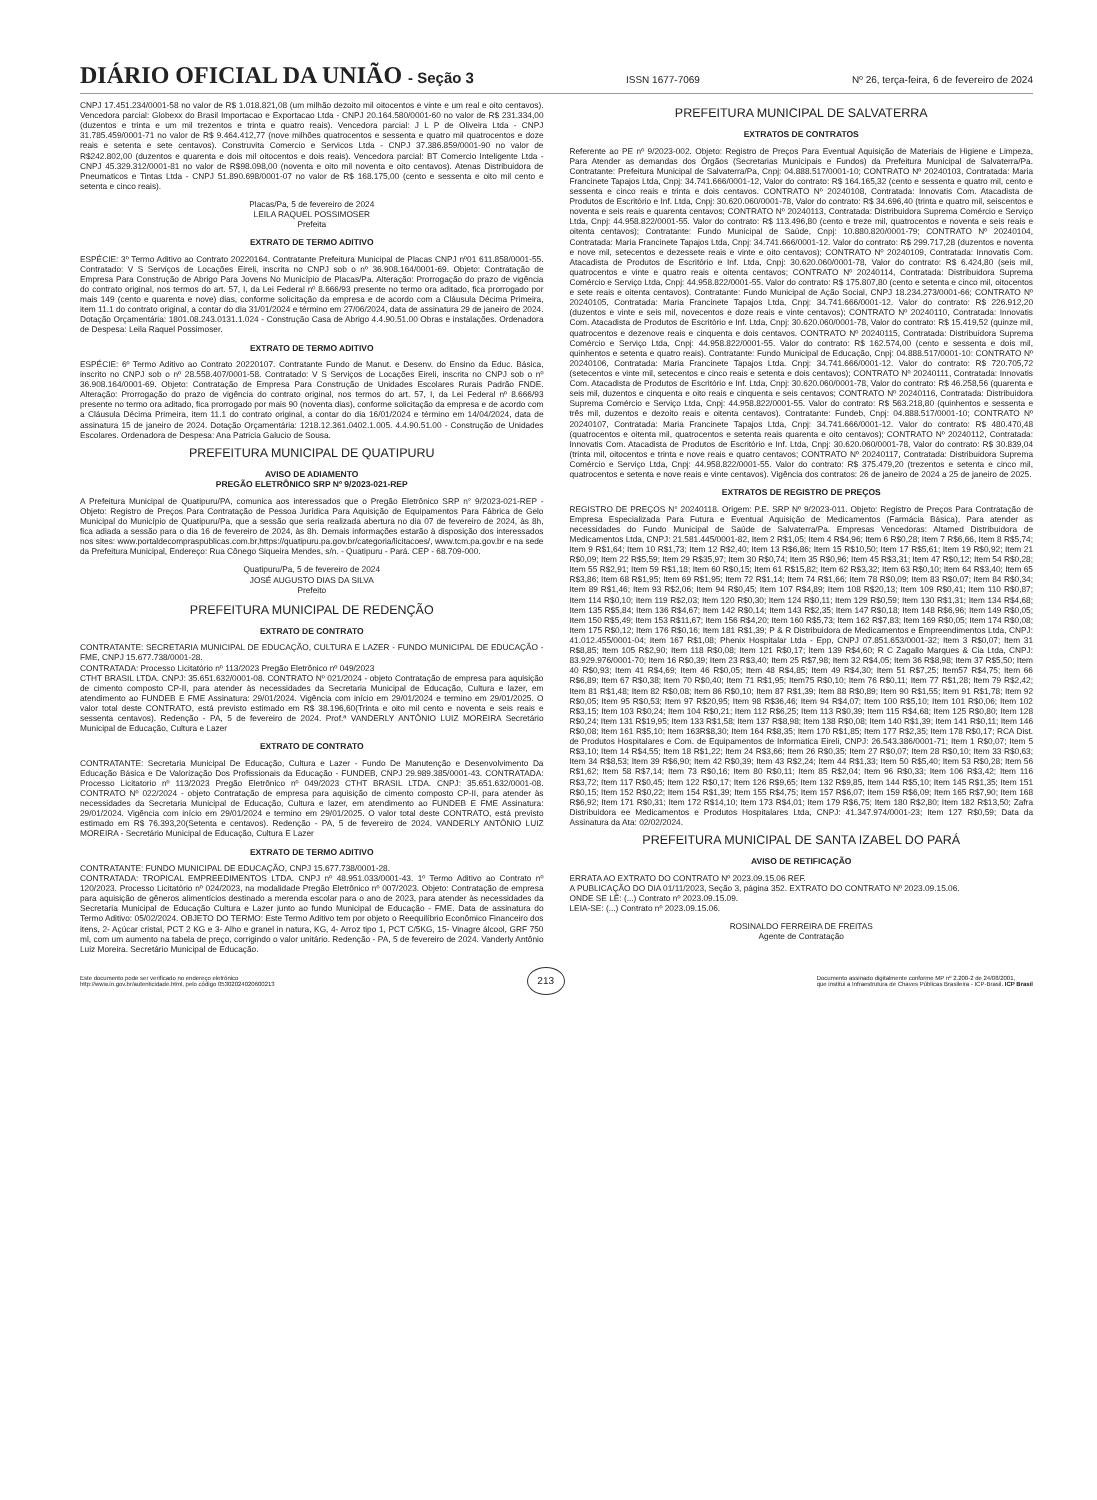DIÁRIO OFICIAL DA UNIÃO - Seção 3
ISSN 1677-7069 Nº 26, terça-feira, 6 de fevereiro de 2024
CNPJ 17.451.234/0001-58 no valor de R$ 1.018.821,08 (um milhão dezoito mil oitocentos e vinte e um real e oito centavos). Vencedora parcial: Globexx do Brasil Importacao e Exportacao Ltda - CNPJ 20.164.580/0001-60 no valor de R$ 231.334,00 (duzentos e trinta e um mil trezentos e trinta e quatro reais). Vencedora parcial: J L P de Oliveira Ltda - CNPJ 31.785.459/0001-71 no valor de R$ 9.464.412,77 (nove milhões quatrocentos e sessenta e quatro mil quatrocentos e doze reais e setenta e sete centavos). Construvita Comercio e Servicos Ltda - CNPJ 37.386.859/0001-90 no valor de R$242.802,00 (duzentos e quarenta e dois mil oitocentos e dois reais). Vencedora parcial: BT Comercio Inteligente Ltda - CNPJ 45.329.312/0001-81 no valor de R$98.098,00 (noventa e oito mil noventa e oito centavos). Atenas Distribuidora de Pneumaticos e Tintas Ltda - CNPJ 51.890.698/0001-07 no valor de R$ 168.175,00 (cento e sessenta e oito mil cento e setenta e cinco reais).
Placas/Pa, 5 de fevereiro de 2024
LEILA RAQUEL POSSIMOSER
Prefeita
EXTRATO DE TERMO ADITIVO
ESPÉCIE: 3º Termo Aditivo ao Contrato 20220164. Contratante Prefeitura Municipal de Placas CNPJ nº01 611.858/0001-55. Contratado: V S Serviços de Locações Eireli, inscrita no CNPJ sob o nº 36.908.164/0001-69. Objeto: Contratação de Empresa Para Construção de Abrigo Para Jovens No Município de Placas/Pa. Alteração: Prorrogação do prazo de vigência do contrato original, nos termos do art. 57, I, da Lei Federal nº 8.666/93 presente no termo ora aditado, fica prorrogado por mais 149 (cento e quarenta e nove) dias, conforme solicitação da empresa e de acordo com a Cláusula Décima Primeira, item 11.1 do contrato original, a contar do dia 31/01/2024 e término em 27/06/2024, data de assinatura 29 de janeiro de 2024. Dotação Orçamentária: 1801.08.243.0131.1.024 - Construção Casa de Abrigo 4.4.90.51.00 Obras e instalações. Ordenadora de Despesa: Leila Raquel Possimoser.
EXTRATO DE TERMO ADITIVO
ESPÉCIE: 6º Termo Aditivo ao Contrato 20220107. Contratante Fundo de Manut. e Desenv. do Ensino da Educ. Básica, inscrito no CNPJ sob o nº 28.558.407/0001-58. Contratado: V S Serviços de Locações Eireli, inscrita no CNPJ sob o nº 36.908.164/0001-69. Objeto: Contratação de Empresa Para Construção de Unidades Escolares Rurais Padrão FNDE. Alteração: Prorrogação do prazo de vigência do contrato original, nos termos do art. 57, I, da Lei Federal nº 8.666/93 presente no termo ora aditado, fica prorrogado por mais 90 (noventa dias), conforme solicitação da empresa e de acordo com a Cláusula Décima Primeira, item 11.1 do contrato original, a contar do dia 16/01/2024 e término em 14/04/2024, data de assinatura 15 de janeiro de 2024. Dotação Orçamentária: 1218.12.361.0402.1.005. 4.4.90.51.00 - Construção de Unidades Escolares. Ordenadora de Despesa: Ana Patricia Galucio de Sousa.
PREFEITURA MUNICIPAL DE QUATIPURU
AVISO DE ADIAMENTO
PREGÃO ELETRÔNICO SRP Nº 9/2023-021-REP
A Prefeitura Municipal de Quatipuru/PA, comunica aos interessados que o Pregão Eletrônico SRP n° 9/2023-021-REP - Objeto: Registro de Preços Para Contratação de Pessoa Jurídica Para Aquisição de Equipamentos Para Fábrica de Gelo Municipal do Município de Quatipuru/Pa, que a sessão que seria realizada abertura no dia 07 de fevereiro de 2024, às 8h, fica adiada a sessão para o dia 16 de fevereiro de 2024, às 8h. Demais informações estarão à disposição dos interessados nos sites: www.portaldecompraspublicas.com.br,https://quatipuru.pa.gov.br/categoria/licitacoes/, www.tcm.pa.gov.br e na sede da Prefeitura Municipal, Endereço: Rua Cônego Siqueira Mendes, s/n. - Quatipuru - Pará. CEP - 68.709-000.
Quatipuru/Pa, 5 de fevereiro de 2024
JOSÉ AUGUSTO DIAS DA SILVA
Prefeito
PREFEITURA MUNICIPAL DE REDENÇÃO
EXTRATO DE CONTRATO
CONTRATANTE: SECRETARIA MUNICIPAL DE EDUCAÇÃO, CULTURA E LAZER - FUNDO MUNICIPAL DE EDUCAÇÃO - FME, CNPJ 15.677.738/0001-28.
CONTRATADA: Processo Licitatório nº 113/2023 Pregão Eletrônico nº 049/2023
CTHT BRASIL LTDA. CNPJ: 35.651.632/0001-08. CONTRATO Nº 021/2024 - objeto Contratação de empresa para aquisição de cimento composto CP-II, para atender às necessidades da Secretaria Municipal de Educação, Cultura e lazer, em atendimento ao FUNDEB E FME Assinatura: 29/01/2024. Vigência com início em 29/01/2024 e termino em 29/01/2025. O valor total deste CONTRATO, está previsto estimado em R$ 38.196,60(Trinta e oito mil cento e noventa e seis reais e sessenta centavos). Redenção - PA, 5 de fevereiro de 2024. Prof.ª VANDERLY ANTÔNIO LUIZ MOREIRA Secretário Municipal de Educação, Cultura e Lazer
EXTRATO DE CONTRATO
CONTRATANTE: Secretaria Municipal De Educação, Cultura e Lazer - Fundo De Manutenção e Desenvolvimento Da Educação Básica e De Valorização Dos Profissionais da Educação - FUNDEB, CNPJ 29.989.385/0001-43. CONTRATADA: Processo Licitatorio nº 113/2023 Pregão Eletrônico nº 049/2023 CTHT BRASIL LTDA. CNPJ: 35.651.632/0001-08. CONTRATO Nº 022/2024 - objeto Contratação de empresa para aquisição de cimento composto CP-II, para atender às necessidades da Secretaria Municipal de Educação, Cultura e lazer, em atendimento ao FUNDEB E FME Assinatura: 29/01/2024. Vigência com início em 29/01/2024 e termino em 29/01/2025. O valor total deste CONTRATO, está previsto estimado em R$ 76.393,20(Setenta e centavos). Redenção - PA, 5 de fevereiro de 2024. VANDERLY ANTÔNIO LUIZ MOREIRA - Secretário Municipal de Educação, Cultura E Lazer
EXTRATO DE TERMO ADITIVO
CONTRATANTE: FUNDO MUNICIPAL DE EDUCAÇÃO, CNPJ 15.677.738/0001-28.
CONTRATADA: TROPICAL EMPREEDIMENTOS LTDA. CNPJ nº 48.951.033/0001-43. 1º Termo Aditivo ao Contrato nº 120/2023. Processo Licitatório nº 024/2023, na modalidade Pregão Eletrônico nº 007/2023. Objeto: Contratação de empresa para aquisição de gêneros alimentícios destinado a merenda escolar para o ano de 2023, para atender às necessidades da Secretaria Municipal de Educação Cultura e Lazer junto ao fundo Municipal de Educação - FME. Data de assinatura do Termo Aditivo: 05/02/2024. OBJETO DO TERMO: Este Termo Aditivo tem por objeto o Reequilíbrio Econômico Financeiro dos itens, 2- Açúcar cristal, PCT 2 KG e 3- Alho e granel in natura, KG, 4- Arroz tipo 1, PCT C/5KG, 15- Vinagre álcool, GRF 750 ml, com um aumento na tabela de preço, corrigindo o valor unitário. Redenção - PA, 5 de fevereiro de 2024. Vanderly Antônio Luiz Moreira. Secretário Municipal de Educação.
PREFEITURA MUNICIPAL DE SALVATERRA
EXTRATOS DE CONTRATOS
Referente ao PE nº 9/2023-002. Objeto: Registro de Preços Para Eventual Aquisição de Materiais de Higiene e Limpeza, Para Atender as demandas dos Órgãos (Secretarias Municipais e Fundos) da Prefeitura Municipal de Salvaterra/Pa. Contratante: Prefeitura Municipal de Salvaterra/Pa, Cnpj: 04.888.517/0001-10; CONTRATO Nº 20240103, Contratada: Maria Francinete Tapajos Ltda, Cnpj: 34.741.666/0001-12, Valor do contrato: R$ 164.165,32 (cento e sessenta e quatro mil, cento e sessenta e cinco reais e trinta e dois centavos. CONTRATO Nº 20240108, Contratada: Innovatis Com. Atacadista de Produtos de Escritório e Inf. Ltda, Cnpj: 30.620.060/0001-78, Valor do contrato: R$ 34.696,40 (trinta e quatro mil, seiscentos e noventa e seis reais e quarenta centavos; CONTRATO Nº 20240113, Contratada: Distribuidora Suprema Comércio e Serviço Ltda, Cnpj: 44.958.822/0001-55. Valor do contrato: R$ 113.496,80 (cento e treze mil, quatrocentos e noventa e seis reais e oitenta centavos); Contratante: Fundo Municipal de Saúde, Cnpj: 10.880.820/0001-79; CONTRATO Nº 20240104, Contratada: Maria Francinete Tapajos Ltda, Cnpj: 34.741.666/0001-12. Valor do contrato: R$ 299.717,28 (duzentos e noventa e nove mil, setecentos e dezessete reais e vinte e oito centavos); CONTRATO Nº 20240109, Contratada: Innovatis Com. Atacadista de Produtos de Escritório e Inf. Ltda, Cnpj: 30.620.060/0001-78, Valor do contrato: R$ 6.424,80 (seis mil, quatrocentos e vinte e quatro reais e oitenta centavos; CONTRATO Nº 20240114, Contratada: Distribuidora Suprema Comércio e Serviço Ltda, Cnpj: 44.958.822/0001-55. Valor do contrato: R$ 175.807,80 (cento e setenta e cinco mil, oitocentos e sete reais e oitenta centavos). Contratante: Fundo Municipal de Ação Social, CNPJ 18.234.273/0001-66; CONTRATO Nº 20240105, Contratada: Maria Francinete Tapajos Ltda, Cnpj: 34.741.666/0001-12. Valor do contrato: R$ 226.912,20 (duzentos e vinte e seis mil, novecentos e doze reais e vinte centavos); CONTRATO Nº 20240110, Contratada: Innovatis Com. Atacadista de Produtos de Escritório e Inf. Ltda, Cnpj: 30.620.060/0001-78, Valor do contrato: R$ 15.419,52 (quinze mil, quatrocentos e dezenove reais e cinquenta e dois centavos. CONTRATO Nº 20240115, Contratada: Distribuidora Suprema Comércio e Serviço Ltda, Cnpj: 44.958.822/0001-55. Valor do contrato: R$ 162.574,00 (cento e sessenta e dois mil, quinhentos e setenta e quatro reais). Contratante: Fundo Municipal de Educação, Cnpj: 04.888.517/0001-10: CONTRATO Nº 20240106, Contratada: Maria Francinete Tapajos Ltda. Cnpj: 34.741.666/0001-12. Valor do contrato: R$ 720.705,72 (setecentos e vinte mil, setecentos e cinco reais e setenta e dois centavos); CONTRATO Nº 20240111, Contratada: Innovatis Com. Atacadista de Produtos de Escritório e Inf. Ltda, Cnpj: 30.620.060/0001-78, Valor do contrato: R$ 46.258,56 (quarenta e seis mil, duzentos e cinquenta e oito reais e cinquenta e seis centavos; CONTRATO Nº 20240116, Contratada: Distribuidora Suprema Comércio e Serviço Ltda, Cnpj: 44.958.822/0001-55. Valor do contrato: R$ 563.218,80 (quinhentos e sessenta e três mil, duzentos e dezoito reais e oitenta centavos). Contratante: Fundeb, Cnpj: 04.888.517/0001-10; CONTRATO Nº 20240107, Contratada: Maria Francinete Tapajos Ltda, Cnpj: 34.741.666/0001-12. Valor do contrato: R$ 480.470,48 (quatrocentos e oitenta mil, quatrocentos e setenta reais quarenta e oito centavos); CONTRATO Nº 20240112, Contratada: Innovatis Com. Atacadista de Produtos de Escritório e Inf. Ltda, Cnpj: 30.620.060/0001-78, Valor do contrato: R$ 30.839,04 (trinta mil, oitocentos e trinta e nove reais e quatro centavos; CONTRATO Nº 20240117, Contratada: Distribuidora Suprema Comércio e Serviço Ltda, Cnpj: 44.958.822/0001-55. Valor do contrato: R$ 375.479,20 (trezentos e setenta e cinco mil, quatrocentos e setenta e nove reais e vinte centavos). Vigência dos contratos: 26 de janeiro de 2024 a 25 de janeiro de 2025.
EXTRATOS DE REGISTRO DE PREÇOS
REGISTRO DE PREÇOS N° 20240118. Origem: P.E. SRP Nº 9/2023-011. Objeto: Registro de Preços Para Contratação de Empresa Especializada Para Futura e Eventual Aquisição de Medicamentos (Farmácia Básica), Para atender as necessidades do Fundo Municipal de Saúde de Salvaterra/Pa. Empresas Vencedoras: Altamed Distribuidora de Medicamentos Ltda, CNPJ: 21.581.445/0001-82, Item 2 R$1,05; Item 4 R$4,96; Item 6 R$0,28; Item 7 R$6,66, Item 8 R$5,74; Item 9 R$1,64; Item 10 R$1,73; Item 12 R$2,40; Item 13 R$6,86; Item 15 R$10,50; Item 17 R$5,61; Item 19 R$0,92; Item 21 R$0,09; Item 22 R$5,59; Item 29 R$35,97; Item 30 R$0,74; Item 35 R$0,96; Item 45 R$3,31; Item 47 R$0,12; Item 54 R$0,28; Item 55 R$2,91; Item 59 R$1,18; Item 60 R$0,15; Item 61 R$15,82; Item 62 R$3,32; Item 63 R$0,10; Item 64 R$3,40; Item 65 R$3,86; Item 68 R$1,95; Item 69 R$1,95; Item 72 R$1,14; Item 74 R$1,66; Item 78 R$0,09; Item 83 R$0,07; Item 84 R$0,34; Item 89 R$1,46; Item 93 R$2,06; Item 94 R$0,45; Item 107 R$4,89; Item 108 R$20,13; Item 109 R$0,41; Item 110 R$0,87; Item 114 R$0,10; Item 119 R$2,03; Item 120 R$0,30; Item 124 R$0,11; Item 129 R$0,59; Item 130 R$1,31; Item 134 R$4,68; Item 135 R$5,84; Item 136 R$4,67; Item 142 R$0,14; Item 143 R$2,35; Item 147 R$0,18; Item 148 R$6,96; Item 149 R$0,05; Item 150 R$5,49; Item 153 R$11,67; Item 156 R$4,20; Item 160 R$5,73; Item 162 R$7,83; Item 169 R$0,05; Item 174 R$0,08; Item 175 R$0,12; Item 176 R$0,16; Item 181 R$1,39; P & R Distribuidora de Medicamentos e Empreendimentos Ltda, CNPJ: 41.012.455/0001-04; Item 167 R$1,08; Phenix Hospitalar Ltda - Epp, CNPJ 07.851.653/0001-32; Item 3 R$0,07; Item 31 R$8,85; Item 105 R$2,90; Item 118 R$0,08; Item 121 R$0,17; Item 139 R$4,60; R C Zagallo Marques & Cia Ltda, CNPJ: 83.929.976/0001-70; Item 16 R$0,39; Item 23 R$3,40; Item 25 R$7,98; Item 32 R$4,05; Item 36 R$8,98; Item 37 R$5,50; Item 40 R$0,93; Item 41 R$4,69; Item 46 R$0,05; Item 48 R$4,85; Item 49 R$4,30; Item 51 R$7,25; Item57 R$4,75; Item 66 R$6,89; Item 67 R$0,38; Item 70 R$0,40; Item 71 R$1,95; Item75 R$0,10; Item 76 R$0,11; Item 77 R$1,28; Item 79 R$2,42; Item 81 R$1,48; Item 82 R$0,08; Item 86 R$0,10; Item 87 R$1,39; Item 88 R$0,89; Item 90 R$1,55; Item 91 R$1,78; Item 92 R$0,05; Item 95 R$0,53; Item 97 R$20,95; Item 98 R$36,46; Item 94 R$4,07; Item 100 R$5,10; Item 101 R$0,06; Item 102 R$3,15; Item 103 R$0,24; Item 104 R$0,21; Item 112 R$6,25; Item 113 R$0,39; Item 115 R$4,68; Item 125 R$0,80; Item 128 R$0,24; Item 131 R$19,95; Item 133 R$1,58; Item 137 R$8,98; Item 138 R$0,08; Item 140 R$1,39; Item 141 R$0,11; Item 146 R$0,08; Item 161 R$5,10; Item 163R$8,30; Item 164 R$8,35; Item 170 R$1,85; Item 177 R$2,35; Item 178 R$0,17; RCA Dist. de Produtos Hospitalares e Com. de Equipamentos de Informatica Eireli, CNPJ: 26.543.386/0001-71; Item 1 R$0,07; Item 5 R$3,10; Item 14 R$4,55; Item 18 R$1,22; Item 24 R$3,66; Item 26 R$0,35; Item 27 R$0,07; Item 28 R$0,10; Item 33 R$0,63; Item 34 R$8,53; Item 39 R$6,90; Item 42 R$0,39; Item 43 R$2,24; Item 44 R$1,33; Item 50 R$5,40; Item 53 R$0,28; Item 56 R$1,62; Item 58 R$7,14; Item 73 R$0,16; Item 80 R$0,11; Item 85 R$2,04; Item 96 R$0,33; Item 106 R$3,42; Item 116 R$3,72; Item 117 R$0,45; Item 122 R$0,17; Item 126 R$9,65; Item 132 R$9,85, Item 144 R$5,10; Item 145 R$1,35; Item 151 R$0,15; Item 152 R$0,22; Item 154 R$1,39; Item 155 R$4,75; Item 157 R$6,07; Item 159 R$6,09; Item 165 R$7,90; Item 168 R$6,92; Item 171 R$0,31; Item 172 R$14,10; Item 173 R$4,01; Item 179 R$6,75; Item 180 R$2,80; Item 182 R$13,50; Zafra Distribuidora ee Medicamentos e Produtos Hospitalares Ltda, CNPJ: 41.347.974/0001-23; Item 127 R$0,59; Data da Assinatura da Ata: 02/02/2024.
PREFEITURA MUNICIPAL DE SANTA IZABEL DO PARÁ
AVISO DE RETIFICAÇÃO
ERRATA AO EXTRATO DO CONTRATO Nº 2023.09.15.06 REF.
A PUBLICAÇÃO DO DIA 01/11/2023, Seção 3, página 352. EXTRATO DO CONTRATO Nº 2023.09.15.06.
ONDE SE LÊ: (...) Contrato nº 2023.09.15.09.
LEIA-SE: (...) Contrato nº 2023.09.15.06.
ROSINALDO FERREIRA DE FREITAS
Agente de Contratação
Este documento pode ser verificado no endereço eletrônico
http://www.in.gov.br/autenticidade.html, pelo código 05302024020600213
213
Documento assinado digitalmente conforme MP nº 2.200-2 de 24/08/2001,
que institui a Infraestrutura de Chaves Públicas Brasileira - ICP-Brasil. ICP Brasil